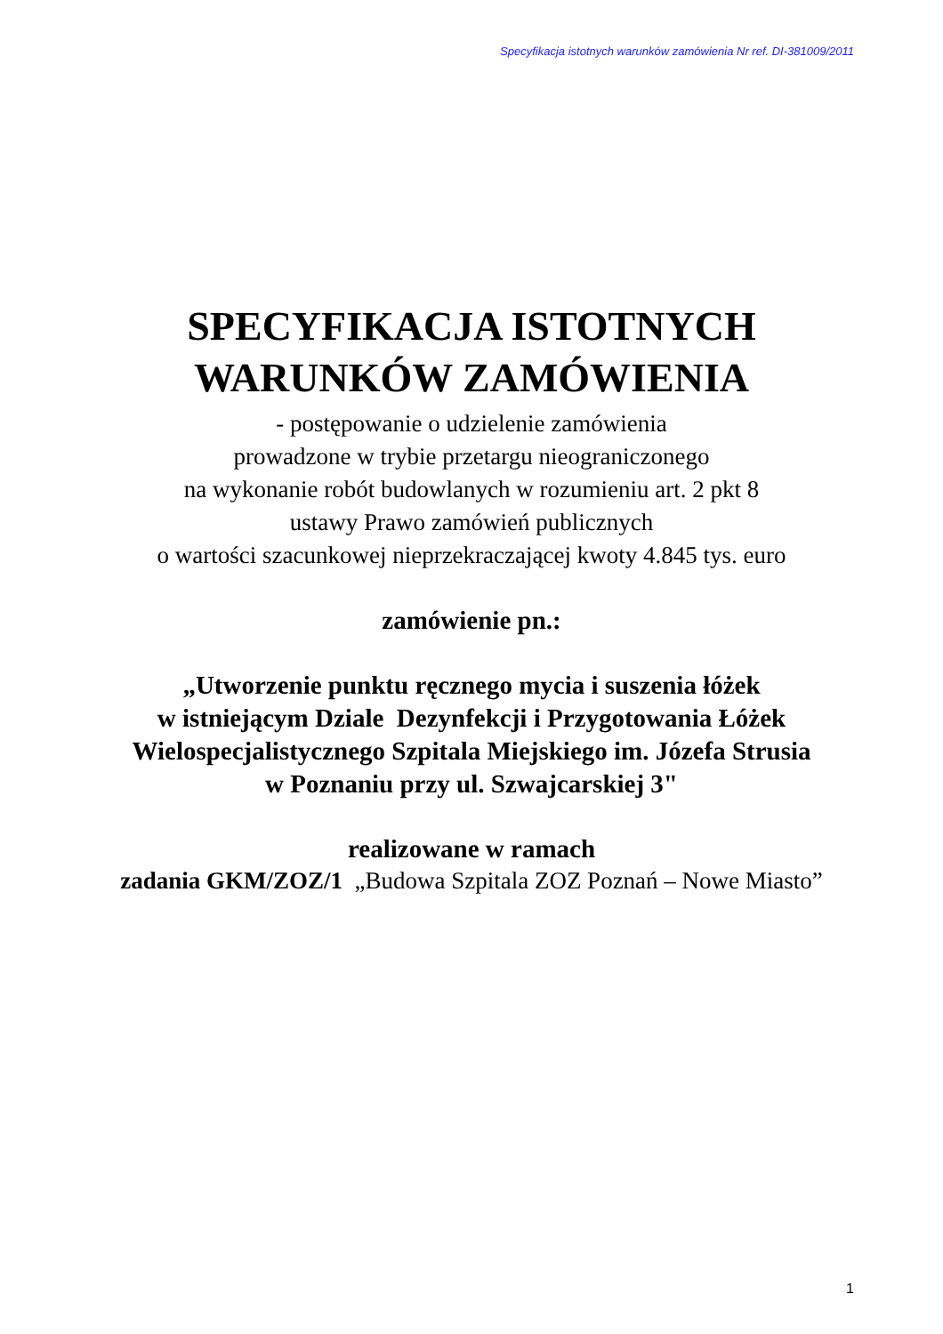Specyfikacja istotnych warunków zamówienia Nr ref. DI-381009/2011
SPECYFIKACJA ISTOTNYCH
WARUNKÓW ZAMÓWIENIA
- postępowanie o udzielenie zamówienia
prowadzone w trybie przetargu nieograniczonego
na wykonanie robót budowlanych w rozumieniu art. 2 pkt 8
ustawy Prawo zamówień publicznych
o wartości szacunkowej nieprzekraczającej kwoty 4.845 tys. euro
zamówienie pn.:
„Utworzenie punktu ręcznego mycia i suszenia łóżek
w istniejącym Dziale Dezynfekcji i Przygotowania Łóżek
Wielospecjalistycznego Szpitala Miejskiego im. Józefa Strusia
w Poznaniu przy ul. Szwajcarskiej 3"
realizowane w ramach
zadania GKM/ZOZ/1 „Budowa Szpitala ZOZ Poznań – Nowe Miasto”
1